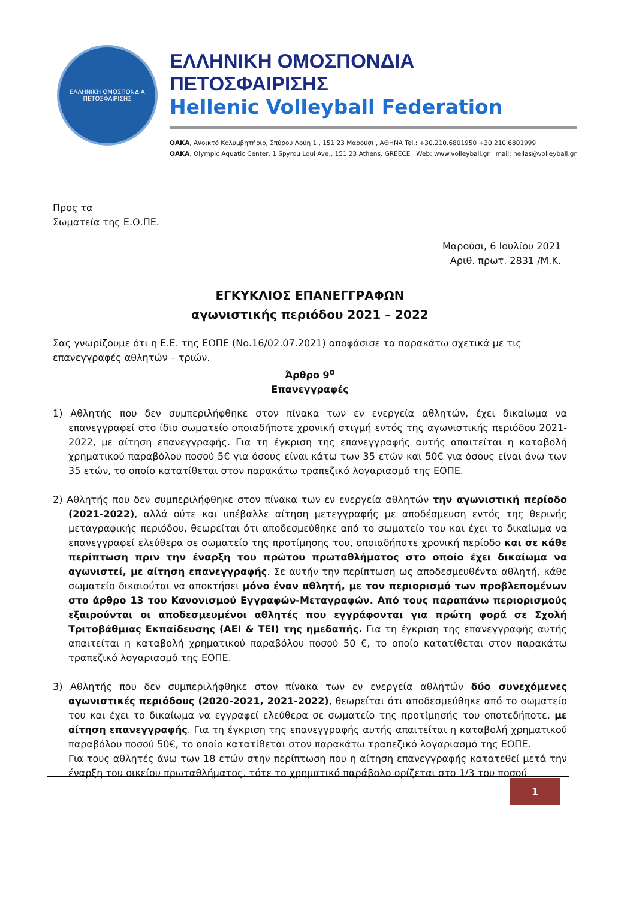ΕΛΛΗΝΙΚΗ ΟΜΟΣΠΟΝΔΙΑ
ΠΕΤΟΣΦΑΙΡΙΣΗΣ
ΕΛΛΗΝΙΚΗ ΟΜΟΣΠΟΝΔΙΑ ΠΕΤΟΣΦΑΙΡΙΣΗΣ
Hellenic Volleyball Federation
ΟΑΚΑ, Ανοικτό Κολυμβητήριο, Σπύρου Λούη 1 , 151 23 Μαρούσι , ΑΘΗΝΑ Tel.: +30.210.6801950 +30.210.6801999
ΟΑΚΑ, Olympic Aquatic Center, 1 Spyrou Loui Ave., 151 23 Athens, GREECE Web: www.volleyball.gr mail: hellas@volleyball.gr
Προς τα
Σωματεία της Ε.Ο.ΠΕ.
Μαρούσι, 6 Ιουλίου 2021
Αριθ. πρωτ. 2831 /Μ.Κ.
ΕΓΚΥΚΛΙΟΣ ΕΠΑΝΕΓΓΡΑΦΩΝ
αγωνιστικής περιόδου 2021 – 2022
Σας γνωρίζουμε ότι η Ε.Ε. της ΕΟΠΕ (Νο.16/02.07.2021) αποφάσισε τα παρακάτω σχετικά με τις επανεγγραφές αθλητών – τριών.
Άρθρο 9<sup>ο</sup>
Επανεγγραφές
1) Αθλητής που δεν συμπεριλήφθηκε στον πίνακα των εν ενεργεία αθλητών, έχει δικαίωμα να επανεγγραφεί στο ίδιο σωματείο οποιαδήποτε χρονική στιγμή εντός της αγωνιστικής περιόδου 2021-2022, με αίτηση επανεγγραφής. Για τη έγκριση της επανεγγραφής αυτής απαιτείται η καταβολή χρηματικού παραβόλου ποσού 5€ για όσους είναι κάτω των 35 ετών και 50€ για όσους είναι άνω των 35 ετών, το οποίο κατατίθεται στον παρακάτω τραπεζικό λογαριασμό της ΕΟΠΕ.
2) Αθλητής που δεν συμπεριλήφθηκε στον πίνακα των εν ενεργεία αθλητών την αγωνιστική περίοδο (2021-2022), αλλά ούτε και υπέβαλλε αίτηση μετεγγραφής με αποδέσμευση εντός της θερινής μεταγραφικής περιόδου, θεωρείται ότι αποδεσμεύθηκε από το σωματείο του και έχει το δικαίωμα να επανεγγραφεί ελεύθερα σε σωματείο της προτίμησης του, οποιαδήποτε χρονική περίοδο και σε κάθε περίπτωση πριν την έναρξη του πρώτου πρωταθλήματος στο οποίο έχει δικαίωμα να αγωνιστεί, με αίτηση επανεγγραφής. Σε αυτήν την περίπτωση ως αποδεσμευθέντα αθλητή, κάθε σωματείο δικαιούται να αποκτήσει μόνο έναν αθλητή, με τον περιορισμό των προβλεπομένων στο άρθρο 13 του Κανονισμού Εγγραφών-Μεταγραφών. Από τους παραπάνω περιορισμούς εξαιρούνται οι αποδεσμευμένοι αθλητές που εγγράφονται για πρώτη φορά σε Σχολή Τριτοβάθμιας Εκπαίδευσης (ΑΕΙ & ΤΕΙ) της ημεδαπής. Για τη έγκριση της επανεγγραφής αυτής απαιτείται η καταβολή χρηματικού παραβόλου ποσού 50 €, το οποίο κατατίθεται στον παρακάτω τραπεζικό λογαριασμό της ΕΟΠΕ.
3) Αθλητής που δεν συμπεριλήφθηκε στον πίνακα των εν ενεργεία αθλητών δύο συνεχόμενες αγωνιστικές περιόδους (2020-2021, 2021-2022), θεωρείται ότι αποδεσμεύθηκε από το σωματείο του και έχει το δικαίωμα να εγγραφεί ελεύθερα σε σωματείο της προτίμησής του οποτεδήποτε, με αίτηση επανεγγραφής. Για τη έγκριση της επανεγγραφής αυτής απαιτείται η καταβολή χρηματικού παραβόλου ποσού 50€, το οποίο κατατίθεται στον παρακάτω τραπεζικό λογαριασμό της ΕΟΠΕ.
Για τους αθλητές άνω των 18 ετών στην περίπτωση που η αίτηση επανεγγραφής κατατεθεί μετά την έναρξη του οικείου πρωταθλήματος, τότε το χρηματικό παράβολο ορίζεται στο 1/3 του ποσού
1